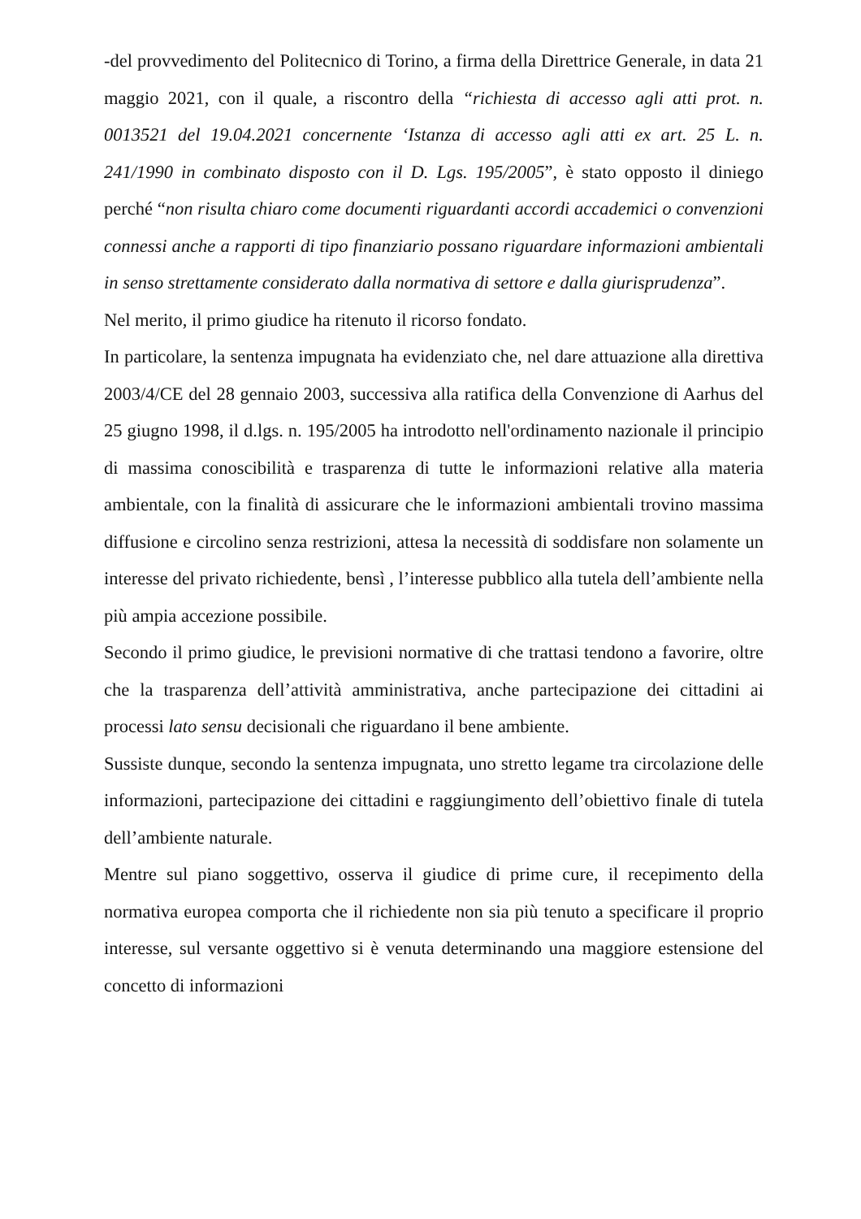-del provvedimento del Politecnico di Torino, a firma della Direttrice Generale, in data 21 maggio 2021, con il quale, a riscontro della “richiesta di accesso agli atti prot. n. 0013521 del 19.04.2021 concernente ‘Istanza di accesso agli atti ex art. 25 L. n. 241/1990 in combinato disposto con il D. Lgs. 195/2005”, è stato opposto il diniego perché “non risulta chiaro come documenti riguardanti accordi accademici o convenzioni connessi anche a rapporti di tipo finanziario possano riguardare informazioni ambientali in senso strettamente considerato dalla normativa di settore e dalla giurisprudenza”.
Nel merito, il primo giudice ha ritenuto il ricorso fondato.
In particolare, la sentenza impugnata ha evidenziato che, nel dare attuazione alla direttiva 2003/4/CE del 28 gennaio 2003, successiva alla ratifica della Convenzione di Aarhus del 25 giugno 1998, il d.lgs. n. 195/2005 ha introdotto nell'ordinamento nazionale il principio di massima conoscibilità e trasparenza di tutte le informazioni relative alla materia ambientale, con la finalità di assicurare che le informazioni ambientali trovino massima diffusione e circolino senza restrizioni, attesa la necessità di soddisfare non solamente un interesse del privato richiedente, bensì , l’interesse pubblico alla tutela dell’ambiente nella più ampia accezione possibile.
Secondo il primo giudice, le previsioni normative di che trattasi tendono a favorire, oltre che la trasparenza dell’attività amministrativa, anche partecipazione dei cittadini ai processi lato sensu decisionali che riguardano il bene ambiente.
Sussiste dunque, secondo la sentenza impugnata, uno stretto legame tra circolazione delle informazioni, partecipazione dei cittadini e raggiungimento dell’obiettivo finale di tutela dell’ambiente naturale.
Mentre sul piano soggettivo, osserva il giudice di prime cure, il recepimento della normativa europea comporta che il richiedente non sia più tenuto a specificare il proprio interesse, sul versante oggettivo si è venuta determinando una maggiore estensione del concetto di informazioni